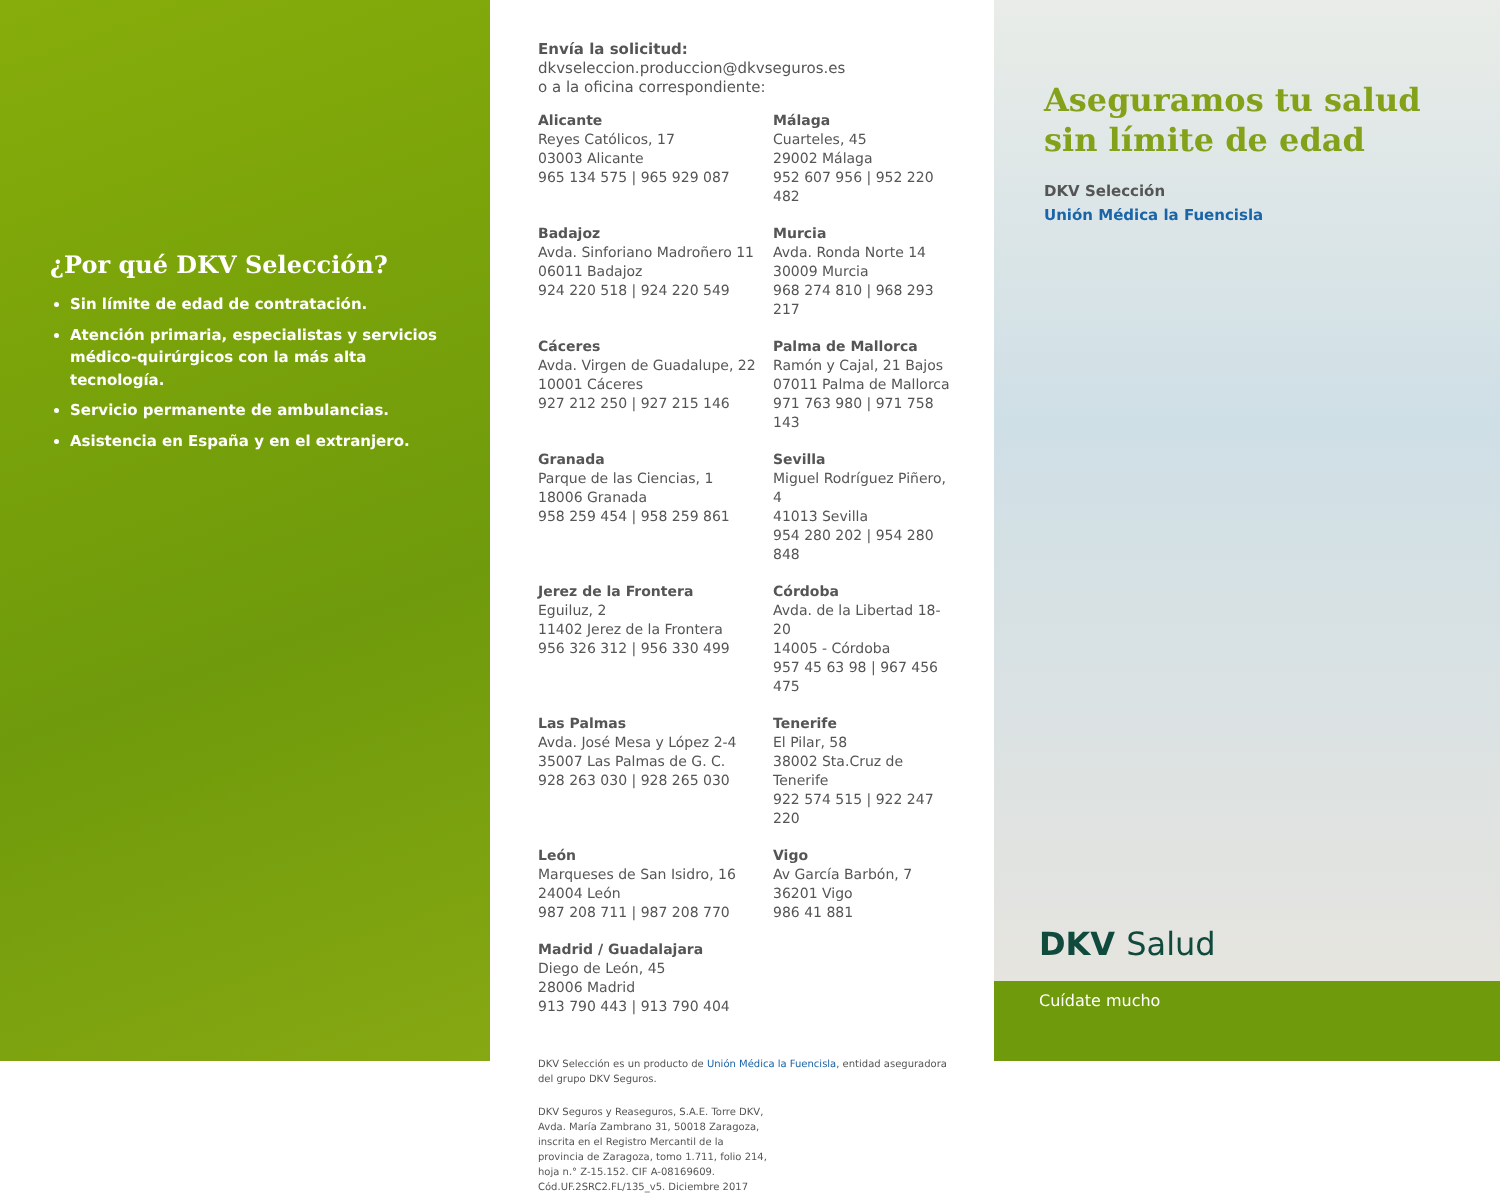¿Por qué DKV Selección?
Sin límite de edad de contratación.
Atención primaria, especialistas y servicios médico-quirúrgicos con la más alta tecnología.
Servicio permanente de ambulancias.
Asistencia en España y en el extranjero.
Envía la solicitud:
dkvseleccion.produccion@dkvseguros.es
o a la oficina correspondiente:
Alicante
Reyes Católicos, 17
03003 Alicante
965 134 575 | 965 929 087
Málaga
Cuarteles, 45
29002 Málaga
952 607 956 | 952 220 482
Badajoz
Avda. Sinforiano Madroñero 11
06011 Badajoz
924 220 518 | 924 220 549
Murcia
Avda. Ronda Norte 14
30009 Murcia
968 274 810 | 968 293 217
Cáceres
Avda. Virgen de Guadalupe, 22
10001 Cáceres
927 212 250 | 927 215 146
Palma de Mallorca
Ramón y Cajal, 21 Bajos
07011 Palma de Mallorca
971 763 980 | 971 758 143
Granada
Parque de las Ciencias, 1
18006 Granada
958 259 454 | 958 259 861
Sevilla
Miguel Rodríguez Piñero, 4
41013 Sevilla
954 280 202 | 954 280 848
Jerez de la Frontera
Eguiluz, 2
11402 Jerez de la Frontera
956 326 312 | 956 330 499
Córdoba
Avda. de la Libertad 18-20
14005 - Córdoba
957 45 63 98 | 967 456 475
Las Palmas
Avda. José Mesa y López 2-4
35007 Las Palmas de G. C.
928 263 030 | 928 265 030
Tenerife
El Pilar, 58
38002 Sta.Cruz de Tenerife
922 574 515 | 922 247 220
León
Marqueses de San Isidro, 16
24004 León
987 208 711 | 987 208 770
Vigo
Av García Barbón, 7
36201 Vigo
986 41 881
Madrid / Guadalajara
Diego de León, 45
28006 Madrid
913 790 443 | 913 790 404
DKV Selección es un producto de Unión Médica la Fuencisla, entidad aseguradora del grupo DKV Seguros.
DKV Seguros y Reaseguros, S.A.E. Torre DKV, Avda. María Zambrano 31, 50018 Zaragoza, inscrita en el Registro Mercantil de la provincia de Zaragoza, tomo 1.711, folio 214, hoja n.° Z-15.152. CIF A-08169609.
Cód.UF.2SRC2.FL/135_v5. Diciembre 2017
Aseguramos tu salud sin límite de edad
DKV Selección
Unión Médica la Fuencisla
DKV Salud
Cuídate mucho